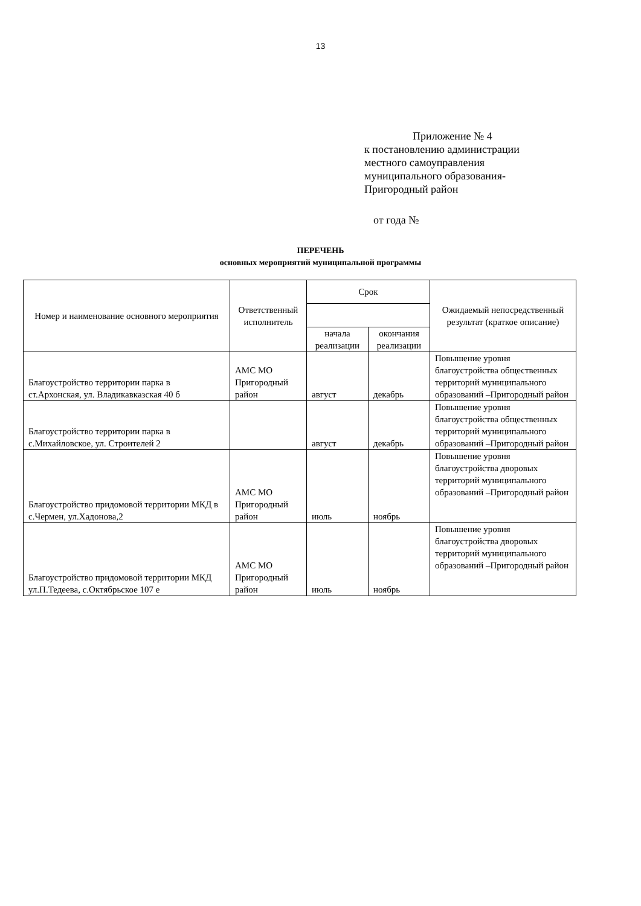13
Приложение № 4
к постановлению администрации
местного самоуправления
муниципального образования-
Пригородный район
от года №
ПЕРЕЧЕНЬ
основных мероприятий муниципальной программы
| Номер и наименование основного мероприятия | Ответственный исполнитель | Срок | | Ожидаемый непосредственный результат (краткое описание) |
| --- | --- | --- | --- | --- |
| | | начала реализации | окончания реализации | |
| Благоустройство территории парка в ст.Архонская, ул. Владикавказская 40 б | АМС МО Пригородный район | август | декабрь | Повышение уровня благоустройства общественных территорий муниципального образований –Пригородный район |
| Благоустройство территории парка в с.Михайловское, ул. Строителей 2 | | август | декабрь | Повышение уровня благоустройства общественных территорий муниципального образований –Пригородный район |
| Благоустройство придомовой территории МКД в с.Чермен, ул.Хадонова,2 | АМС МО Пригородный район | июль | ноябрь | Повышение уровня благоустройства дворовых территорий муниципального образований –Пригородный район |
| Благоустройство придомовой территории МКД ул.П.Тедеева, с.Октябрьское 107 е | АМС МО Пригородный район | июль | ноябрь | Повышение уровня благоустройства дворовых территорий муниципального образований –Пригородный район |